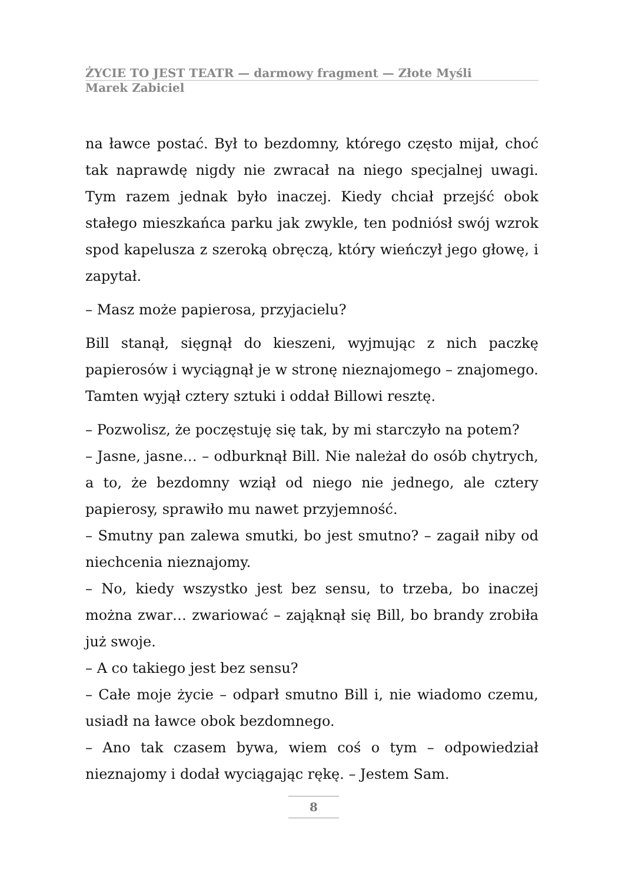ŻYCIE TO JEST TEATR — darmowy fragment — Złote Myśli
Marek Zabiciel
na ławce postać. Był to bezdomny, którego często mijał, choć tak naprawdę nigdy nie zwracał na niego specjalnej uwagi. Tym razem jednak było inaczej. Kiedy chciał przejść obok stałego mieszkańca parku jak zwykle, ten podniósł swój wzrok spod kapelusza z szeroką obręczą, który wieńczył jego głowę, i zapytał.
– Masz może papierosa, przyjacielu?
Bill stanął, sięgnął do kieszeni, wyjmując z nich paczkę papierosów i wyciągnął je w stronę nieznajomego – znajomego. Tamten wyjął cztery sztuki i oddał Billowi resztę.
– Pozwolisz, że poczęstuję się tak, by mi starczyło na potem?
– Jasne, jasne… – odburknął Bill. Nie należał do osób chytrych, a to, że bezdomny wziął od niego nie jednego, ale cztery papierosy, sprawiło mu nawet przyjemność.
– Smutny pan zalewa smutki, bo jest smutno? – zagaił niby od niechcenia nieznajomy.
– No, kiedy wszystko jest bez sensu, to trzeba, bo inaczej można zwar… zwariować – zająknął się Bill, bo brandy zrobiła już swoje.
– A co takiego jest bez sensu?
– Całe moje życie – odparł smutno Bill i, nie wiadomo czemu, usiadł na ławce obok bezdomnego.
– Ano tak czasem bywa, wiem coś o tym – odpowiedział nieznajomy i dodał wyciągając rękę. – Jestem Sam.
8